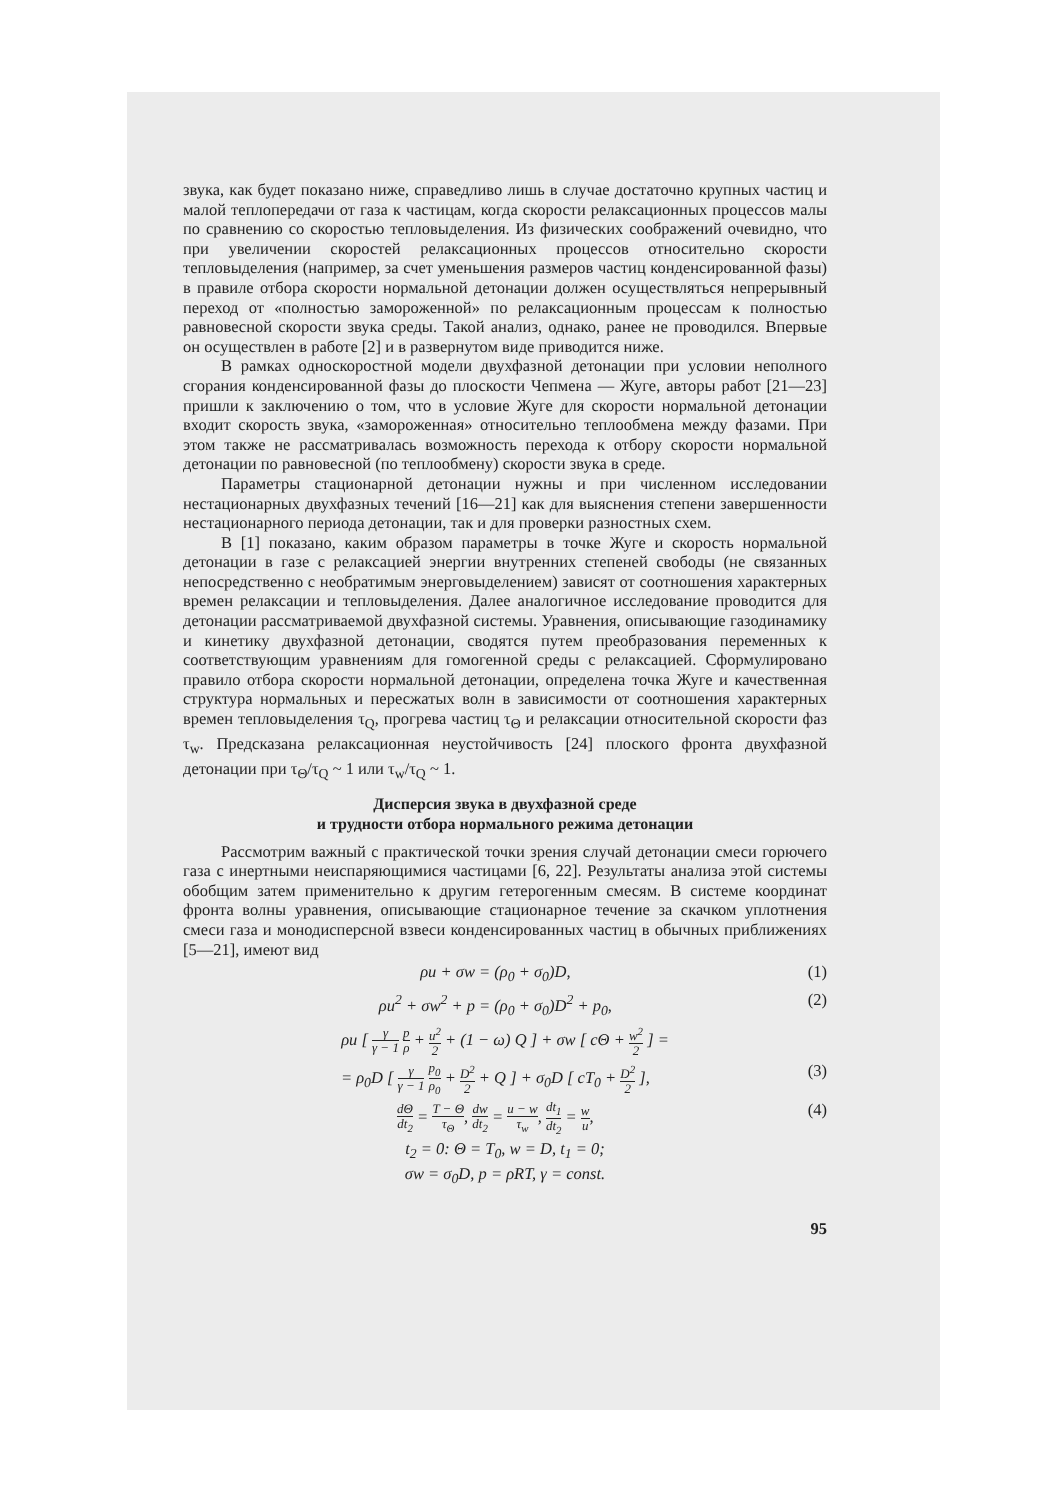звука, как будет показано ниже, справедливо лишь в случае достаточно крупных частиц и малой теплопередачи от газа к частицам, когда скорости релаксационных процессов малы по сравнению со скоростью тепловыделения. Из физических соображений очевидно, что при увеличении скоростей релаксационных процессов относительно скорости тепловыделения (например, за счет уменьшения размеров частиц конденсированной фазы) в правиле отбора скорости нормальной детонации должен осуществляться непрерывный переход от «полностью замороженной» по релаксационным процессам к полностью равновесной скорости звука среды. Такой анализ, однако, ранее не проводился. Впервые он осуществлен в работе [2] и в развернутом виде приводится ниже.
В рамках односкоростной модели двухфазной детонации при условии неполного сгорания конденсированной фазы до плоскости Чепмена — Жуге, авторы работ [21—23] пришли к заключению о том, что в условие Жуге для скорости нормальной детонации входит скорость звука, «замороженная» относительно теплообмена между фазами. При этом также не рассматривалась возможность перехода к отбору скорости нормальной детонации по равновесной (по теплообмену) скорости звука в среде.
Параметры стационарной детонации нужны и при численном исследовании нестационарных двухфазных течений [16—21] как для выяснения степени завершенности нестационарного периода детонации, так и для проверки разностных схем.
В [1] показано, каким образом параметры в точке Жуге и скорость нормальной детонации в газе с релаксацией энергии внутренних степеней свободы (не связанных непосредственно с необратимым энерговыделением) зависят от соотношения характерных времен релаксации и тепловыделения. Далее аналогичное исследование проводится для детонации рассматриваемой двухфазной системы. Уравнения, описывающие газодинамику и кинетику двухфазной детонации, сводятся путем преобразования переменных к соответствующим уравнениям для гомогенной среды с релаксацией. Сформулировано правило отбора скорости нормальной детонации, определена точка Жуге и качественная структура нормальных и пересжатых волн в зависимости от соотношения характерных времен тепловыделения τ<sub>Q</sub>, прогрева частиц τ<sub>Θ</sub> и релаксации относительной скорости фаз τ<sub>w</sub>. Предсказана релаксационная неустойчивость [24] плоского фронта двухфазной детонации при τ<sub>Θ</sub>/τ<sub>Q</sub> ~ 1 или τ<sub>w</sub>/τ<sub>Q</sub> ~ 1.
Дисперсия звука в двухфазной среде
и трудности отбора нормального режима детонации
Рассмотрим важный с практической точки зрения случай детонации смеси горючего газа с инертными неиспаряющимися частицами [6, 22]. Результаты анализа этой системы обобщим затем применительно к другим гетерогенным смесям. В системе координат фронта волны уравнения, описывающие стационарное течение за скачком уплотнения смеси газа и монодисперсной взвеси конденсированных частиц в обычных приближениях [5—21], имеют вид
ρu + σw = (ρ<sub>0</sub> + σ<sub>0</sub>)D, (1)
ρu<sup>2</sup> + σw<sup>2</sup> + p = (ρ<sub>0</sub> + σ<sub>0</sub>)D<sup>2</sup> + p<sub>0</sub>, (2)
ρu [ γ γ − 1 p ρ + u<sup>2</sup> 2 + (1 − ω) Q ] + σw [ cΘ + w<sup>2</sup> 2 ] =
= ρ<sub>0</sub>D [ γ γ − 1 p<sub>0</sub> ρ<sub>0</sub> + D<sup>2</sup> 2 + Q ] + σ<sub>0</sub>D [ cT<sub>0</sub> + D<sup>2</sup> 2 ], (3)
dΘ dt<sub>2</sub> = T − Θ τ<sub>Θ</sub>, dw dt<sub>2</sub> = u − w τ<sub>w</sub>, dt<sub>1</sub> dt<sub>2</sub> = w u, (4)
t<sub>2</sub> = 0: Θ = T<sub>0</sub>, w = D, t<sub>1</sub> = 0;
σw = σ<sub>0</sub>D, p = ρRT, γ = const.
95